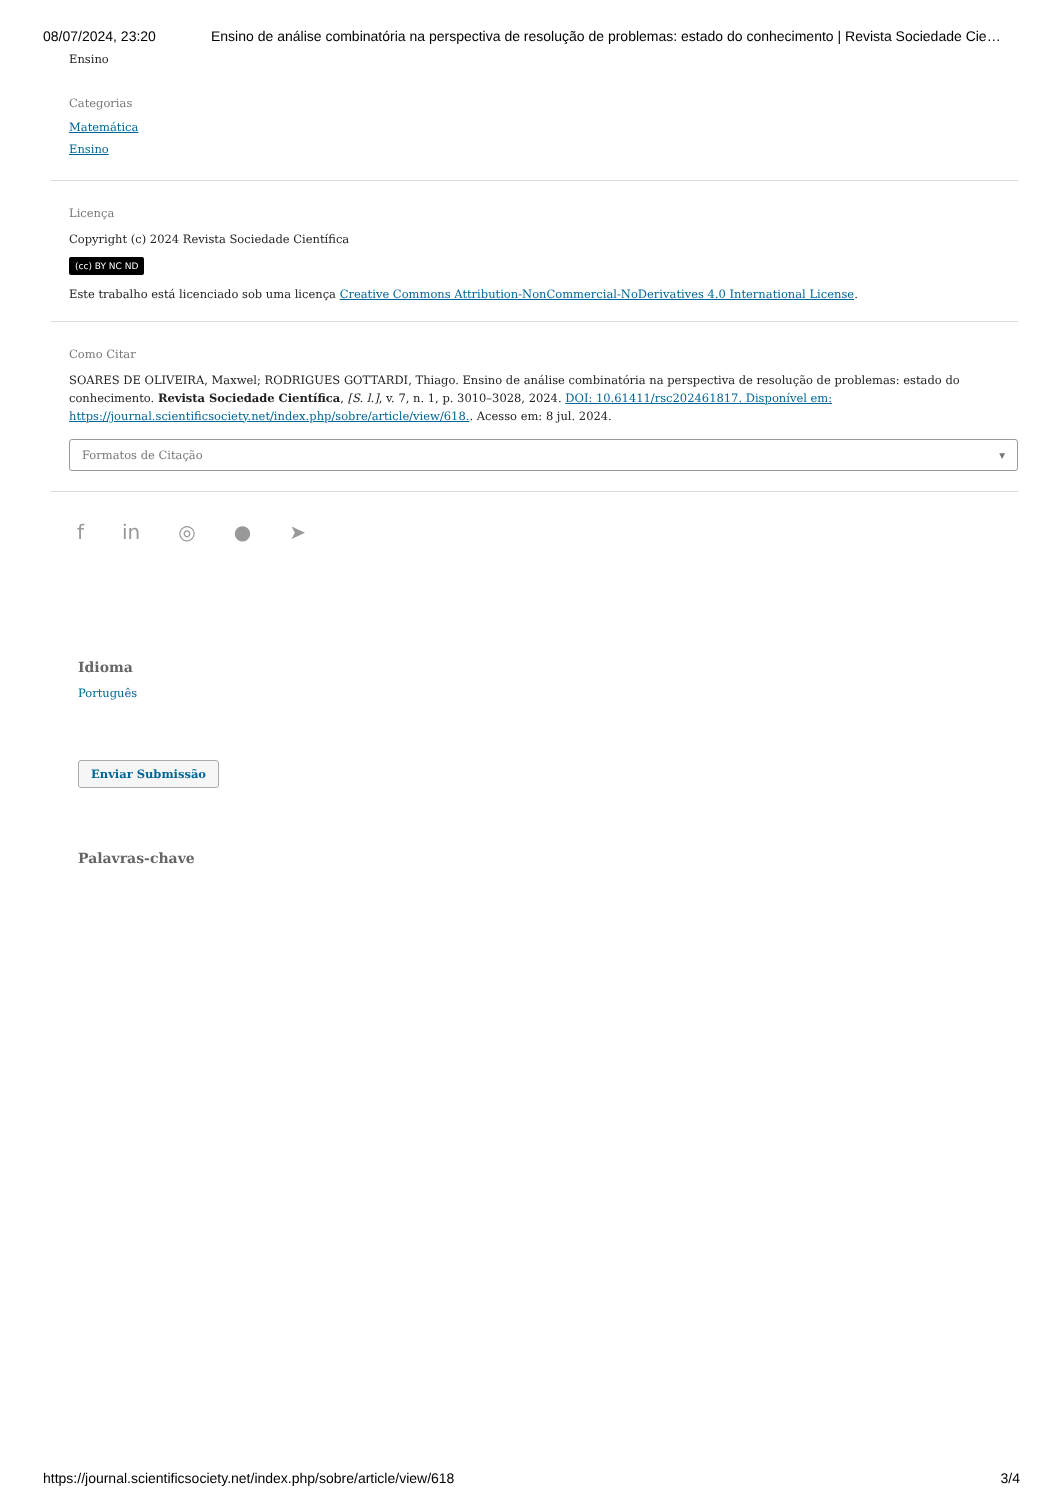08/07/2024, 23:20 Ensino de análise combinatória na perspectiva de resolução de problemas: estado do conhecimento | Revista Sociedade Cie…
Ensino
Categorias
Matemática
Ensino
Licença
Copyright (c) 2024 Revista Sociedade Científica
(cc) BY NC ND
Este trabalho está licenciado sob uma licença Creative Commons Attribution-NonCommercial-NoDerivatives 4.0 International License.
Como Citar
SOARES DE OLIVEIRA, Maxwel; RODRIGUES GOTTARDI, Thiago. Ensino de análise combinatória na perspectiva de resolução de problemas: estado do conhecimento. Revista Sociedade Científica, [S. l.], v. 7, n. 1, p. 3010–3028, 2024. DOI: 10.61411/rsc202461817. Disponível em: https://journal.scientificsociety.net/index.php/sobre/article/view/618.. Acesso em: 8 jul. 2024.
Formatos de Citação ▾
f in ◎ ● ➤
Idioma
Português
Enviar Submissão
Palavras-chave
https://journal.scientificsociety.net/index.php/sobre/article/view/618 3/4